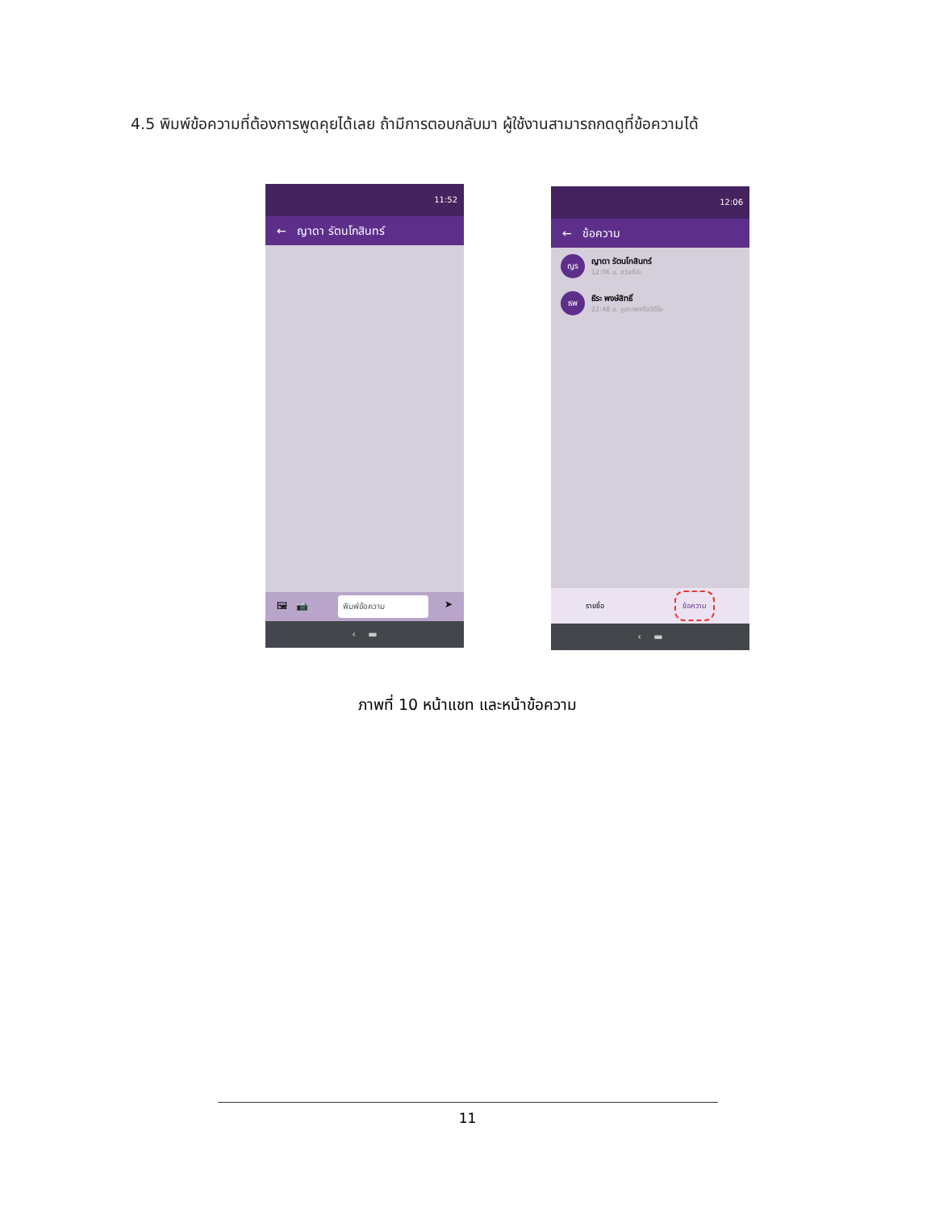4.5 พิมพ์ข้อความที่ต้องการพูดคุยได้เลย ถ้ามีการตอบกลับมา ผู้ใช้งานสามารถกดดูที่ข้อความได้
11:52
← ญาดา รัตนโกสินทร์
🖼 📷 พิมพ์ข้อความ ➤
‹ ▬
12:06
← ข้อความ
ญร
ญาดา รัตนโกสินทร์
12:06 น. สวัสดีค่ะ
ธพ
ธีระ พงษ์สิทธิ์
22:48 น. รูปภาพหรือวิดีโอ
รายชื่อ ข้อความ
‹ ▬
ภาพที่ 10 หน้าแชท และหน้าข้อความ
11